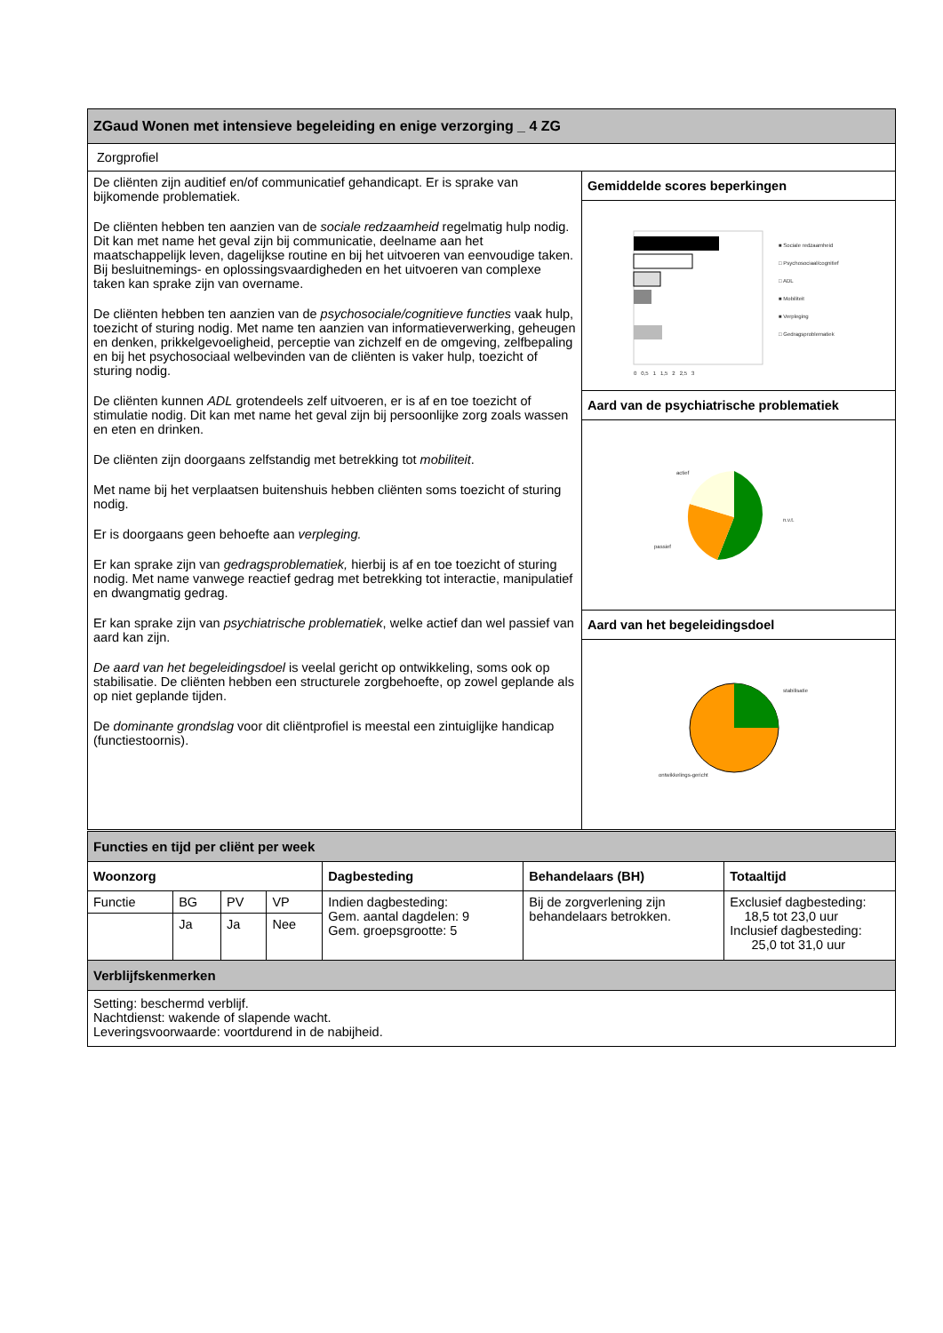| ZGaud Wonen met intensieve begeleiding en enige verzorging _ 4 ZG | |
| --- | --- |
| Zorgprofiel | |
| De cliënten zijn auditief en/of communicatief gehandicapt. Er is sprake van bijkomende problematiek. De cliënten hebben ten aanzien van de sociale redzaamheid regelmatig hulp nodig. Dit kan met name het geval zijn bij communicatie, deelname aan het maatschappelijk leven, dagelijkse routine en bij het uitvoeren van eenvoudige taken. Bij besluitnemings- en oplossingsvaardigheden en het uitvoeren van complexe taken kan sprake zijn van overname. De cliënten hebben ten aanzien van de psychosociale/cognitieve functies vaak hulp, toezicht of sturing nodig. Met name ten aanzien van informatieverwerking, geheugen en denken, prikkelgevoeligheid, perceptie van zichzelf en de omgeving, zelfbepaling en bij het psychosociaal welbevinden van de cliënten is vaker hulp, toezicht of sturing nodig. De cliënten kunnen ADL grotendeels zelf uitvoeren, er is af en toe toezicht of stimulatie nodig. Dit kan met name het geval zijn bij persoonlijke zorg zoals wassen en eten en drinken. De cliënten zijn doorgaans zelfstandig met betrekking tot mobiliteit . Met name bij het verplaatsen buitenshuis hebben cliënten soms toezicht of sturing nodig. Er is doorgaans geen behoefte aan verpleging. Er kan sprake zijn van gedragsproblematiek, hierbij is af en toe toezicht of sturing nodig. Met name vanwege reactief gedrag met betrekking tot interactie, manipulatief en dwangmatig gedrag. Er kan sprake zijn van psychiatrische problematiek , welke actief dan wel passief van aard kan zijn. De aard van het begeleidingsdoel is veelal gericht op ontwikkeling, soms ook op stabilisatie. De cliënten hebben een structurele zorgbehoefte, op zowel geplande als op niet geplande tijden. De dominante grondslag voor dit cliëntprofiel is meestal een zintuiglijke handicap (functiestoornis). | Gemiddelde scores beperkingen |
| | ■ Sociale redzaamheid □ Psychosociaal/cognitief □ ADL ■ Mobiliteit ■ Verpleging □ Gedragsproblematiek 0 0,5 1 1,5 2 2,5 3 |
| | Aard van de psychiatrische problematiek |
| | actief n.v.t. passief |
| | Aard van het begeleidingsdoel |
| | stabilisatie ontwikkelings-gericht |
| Functies en tijd per cliënt per week | | | | | | |
| --- | --- | --- | --- | --- | --- | --- |
| Woonzorg | | | | Dagbesteding | Behandelaars (BH) | Totaaltijd |
| Functie | BG | PV | VP | Indien dagbesteding: Gem. aantal dagdelen: 9 Gem. groepsgrootte: 5 | Bij de zorgverlening zijn behandelaars betrokken. | Exclusief dagbesteding: 18,5 tot 23,0 uur Inclusief dagbesteding: 25,0 tot 31,0 uur |
| | Ja | Ja | Nee | | | |
| Verblijfskenmerken | | | | | | |
| Setting: beschermd verblijf. Nachtdienst: wakende of slapende wacht. Leveringsvoorwaarde: voortdurend in de nabijheid. | | | | | | |